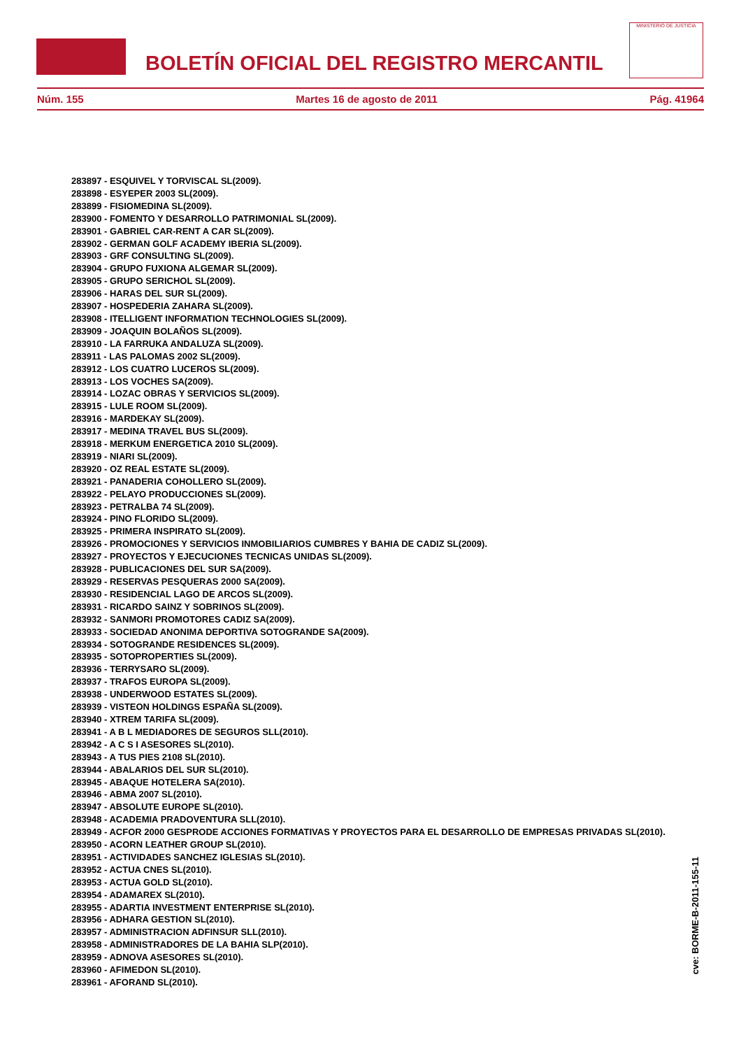BOLETÍN OFICIAL DEL REGISTRO MERCANTIL
MINISTERIO DE JUSTICIA
Núm. 155 Martes 16 de agosto de 2011 Pág. 41964
283897 - ESQUIVEL Y TORVISCAL SL(2009).
283898 - ESYEPER 2003 SL(2009).
283899 - FISIOMEDINA SL(2009).
283900 - FOMENTO Y DESARROLLO PATRIMONIAL SL(2009).
283901 - GABRIEL CAR-RENT A CAR SL(2009).
283902 - GERMAN GOLF ACADEMY IBERIA SL(2009).
283903 - GRF CONSULTING SL(2009).
283904 - GRUPO FUXIONA ALGEMAR SL(2009).
283905 - GRUPO SERICHOL SL(2009).
283906 - HARAS DEL SUR SL(2009).
283907 - HOSPEDERIA ZAHARA SL(2009).
283908 - ITELLIGENT INFORMATION TECHNOLOGIES SL(2009).
283909 - JOAQUIN BOLAÑOS SL(2009).
283910 - LA FARRUKA ANDALUZA SL(2009).
283911 - LAS PALOMAS 2002 SL(2009).
283912 - LOS CUATRO LUCEROS SL(2009).
283913 - LOS VOCHES SA(2009).
283914 - LOZAC OBRAS Y SERVICIOS SL(2009).
283915 - LULE ROOM SL(2009).
283916 - MARDEKAY SL(2009).
283917 - MEDINA TRAVEL BUS SL(2009).
283918 - MERKUM ENERGETICA 2010 SL(2009).
283919 - NIARI SL(2009).
283920 - OZ REAL ESTATE SL(2009).
283921 - PANADERIA COHOLLERO SL(2009).
283922 - PELAYO PRODUCCIONES SL(2009).
283923 - PETRALBA 74 SL(2009).
283924 - PINO FLORIDO SL(2009).
283925 - PRIMERA INSPIRATO SL(2009).
283926 - PROMOCIONES Y SERVICIOS INMOBILIARIOS CUMBRES Y BAHIA DE CADIZ SL(2009).
283927 - PROYECTOS Y EJECUCIONES TECNICAS UNIDAS SL(2009).
283928 - PUBLICACIONES DEL SUR SA(2009).
283929 - RESERVAS PESQUERAS 2000 SA(2009).
283930 - RESIDENCIAL LAGO DE ARCOS SL(2009).
283931 - RICARDO SAINZ Y SOBRINOS SL(2009).
283932 - SANMORI PROMOTORES CADIZ SA(2009).
283933 - SOCIEDAD ANONIMA DEPORTIVA SOTOGRANDE SA(2009).
283934 - SOTOGRANDE RESIDENCES SL(2009).
283935 - SOTOPROPERTIES SL(2009).
283936 - TERRYSARO SL(2009).
283937 - TRAFOS EUROPA SL(2009).
283938 - UNDERWOOD ESTATES SL(2009).
283939 - VISTEON HOLDINGS ESPAÑA SL(2009).
283940 - XTREM TARIFA SL(2009).
283941 - A B L MEDIADORES DE SEGUROS SLL(2010).
283942 - A C S I ASESORES SL(2010).
283943 - A TUS PIES 2108 SL(2010).
283944 - ABALARIOS DEL SUR SL(2010).
283945 - ABAQUE HOTELERA SA(2010).
283946 - ABMA 2007 SL(2010).
283947 - ABSOLUTE EUROPE SL(2010).
283948 - ACADEMIA PRADOVENTURA SLL(2010).
283949 - ACFOR 2000 GESPRODE ACCIONES FORMATIVAS Y PROYECTOS PARA EL DESARROLLO DE EMPRESAS PRIVADAS SL(2010).
283950 - ACORN LEATHER GROUP SL(2010).
283951 - ACTIVIDADES SANCHEZ IGLESIAS SL(2010).
283952 - ACTUA CNES SL(2010).
283953 - ACTUA GOLD SL(2010).
283954 - ADAMAREX SL(2010).
283955 - ADARTIA INVESTMENT ENTERPRISE SL(2010).
283956 - ADHARA GESTION SL(2010).
283957 - ADMINISTRACION ADFINSUR SLL(2010).
283958 - ADMINISTRADORES DE LA BAHIA SLP(2010).
283959 - ADNOVA ASESORES SL(2010).
283960 - AFIMEDON SL(2010).
283961 - AFORAND SL(2010).
cve: BORME-B-2011-155-11